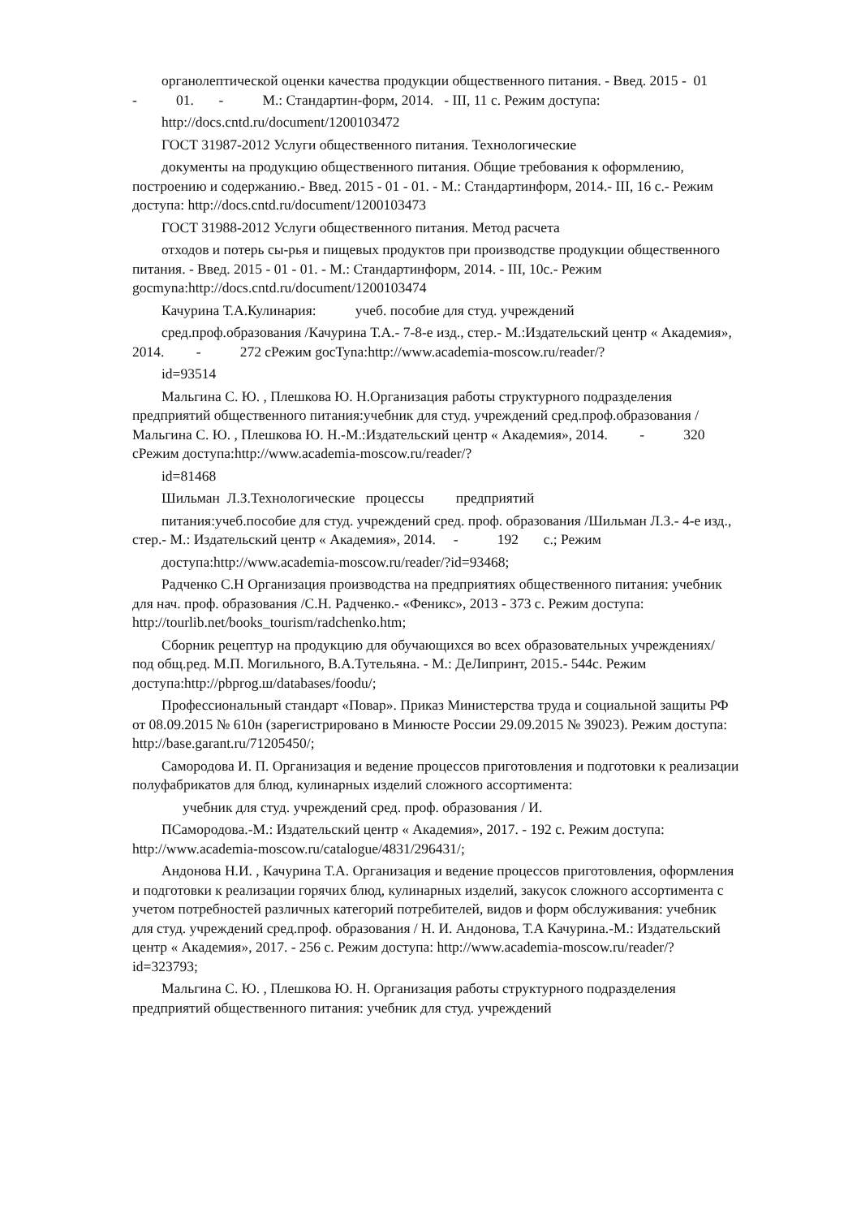органолептической оценки качества продукции общественного питания. - Введ. 2015 - 01 - 01. - М.: Стандартин-форм, 2014. - III, 11 с. Режим доступа:
http://docs.cntd.ru/document/1200103472
ГОСТ 31987-2012 Услуги общественного питания. Технологические
документы на продукцию общественного питания. Общие требования к оформлению, построению и содержанию.- Введ. 2015 - 01 - 01. - М.: Стандартинформ, 2014.- III, 16 с.- Режим доступа: http://docs.cntd.ru/document/1200103473
ГОСТ 31988-2012 Услуги общественного питания. Метод расчета
отходов и потерь сы-рья и пищевых продуктов при производстве продукции общественного питания. - Введ. 2015 - 01 - 01. - М.: Стандартинформ, 2014. - III, 10с.- Режим gocmyna:http://docs.cntd.ru/document/1200103474
Качурина Т.А.Кулинария: учеб. пособие для студ. учреждений
сред.проф.образования /Качурина Т.А.- 7-8-е изд., стер.- М.:Издательский центр « Академия», 2014. - 272 сРежим gocTyna:http://www.academia-moscow.ru/reader/?
id=93514
Мальгина С. Ю. , Плешкова Ю. Н.Организация работы структурного подразделения предприятий общественного питания:учебник для студ. учреждений сред.проф.образования /Мальгина С. Ю. , Плешкова Ю. Н.-М.:Издательский центр « Академия», 2014. - 320 сРежим доступа:http://www.academia-moscow.ru/reader/?
id=81468
Шильман Л.З.Технологические процессы предприятий
питания:учеб.пособие для студ. учреждений сред. проф. образования /Шильман Л.З.- 4-е изд., стер.- М.: Издательский центр « Академия», 2014. - 192 с.; Режим
доступа:http://www.academia-moscow.ru/reader/?id=93468;
Радченко С.Н Организация производства на предприятиях общественного питания: учебник для нач. проф. образования /С.Н. Радченко.- «Феникс», 2013 - 373 с. Режим доступа: http://tourlib.net/books_tourism/radchenko.htm;
Сборник рецептур на продукцию для обучающихся во всех образовательных учреждениях/ под общ.ред. М.П. Могильного, В.А.Тутельяна. - М.: ДеЛипринт, 2015.- 544с. Режим доступа:http://pbprog.ш/databases/foodu/;
Профессиональный стандарт «Повар». Приказ Министерства труда и социальной защиты РФ от 08.09.2015 № 610н (зарегистрировано в Минюсте России 29.09.2015 № 39023). Режим доступа: http://base.garant.ru/71205450/;
Самородова И. П. Организация и ведение процессов приготовления и подготовки к реализации полуфабрикатов для блюд, кулинарных изделий сложного ассортимента:
учебник для студ. учреждений сред. проф. образования / И.
ПСамородова.-М.: Издательский центр « Академия», 2017. - 192 с. Режим доступа: http://www.academia-moscow.ru/catalogue/4831/296431/;
Андонова Н.И. , Качурина Т.А. Организация и ведение процессов приготовления, оформления и подготовки к реализации горячих блюд, кулинарных изделий, закусок сложного ассортимента с учетом потребностей различных категорий потребителей, видов и форм обслуживания: учебник для студ. учреждений сред.проф. образования / Н. И. Андонова, Т.А Качурина.-М.: Издательский центр « Академия», 2017. - 256 с. Режим доступа: http://www.academia-moscow.ru/reader/? id=323793;
Мальгина С. Ю. , Плешкова Ю. Н. Организация работы структурного подразделения предприятий общественного питания: учебник для студ. учреждений